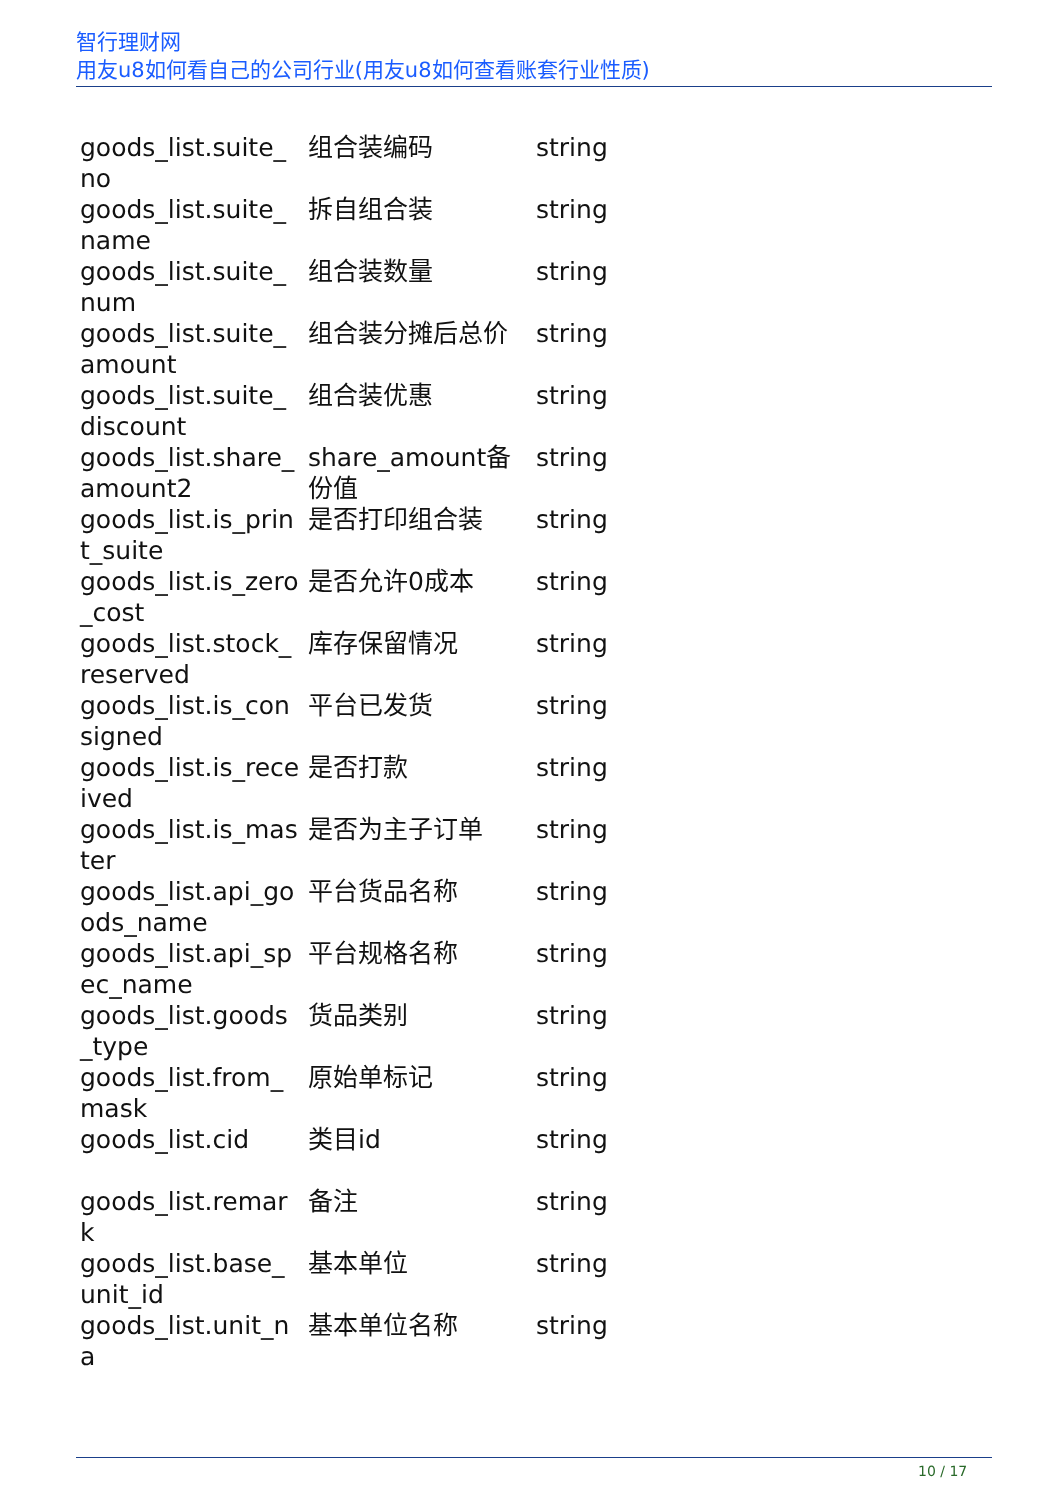智行理财网
用友u8如何看自己的公司行业(用友u8如何查看账套行业性质)
| goods_list.suite_no | 组合装编码 | string |
| goods_list.suite_name | 拆自组合装 | string |
| goods_list.suite_num | 组合装数量 | string |
| goods_list.suite_amount | 组合装分摊后总价 | string |
| goods_list.suite_discount | 组合装优惠 | string |
| goods_list.share_amount2 | share_amount备份值 | string |
| goods_list.is_print_suite | 是否打印组合装 | string |
| goods_list.is_zero_cost | 是否允许0成本 | string |
| goods_list.stock_reserved | 库存保留情况 | string |
| goods_list.is_consigned | 平台已发货 | string |
| goods_list.is_received | 是否打款 | string |
| goods_list.is_master | 是否为主子订单 | string |
| goods_list.api_goods_name | 平台货品名称 | string |
| goods_list.api_spec_name | 平台规格名称 | string |
| goods_list.goods_type | 货品类别 | string |
| goods_list.from_mask | 原始单标记 | string |
| goods_list.cid | 类目id | string |
| goods_list.remark | 备注 | string |
| goods_list.base_unit_id | 基本单位 | string |
| goods_list.unit_na | 基本单位名称 | string |
10 / 17